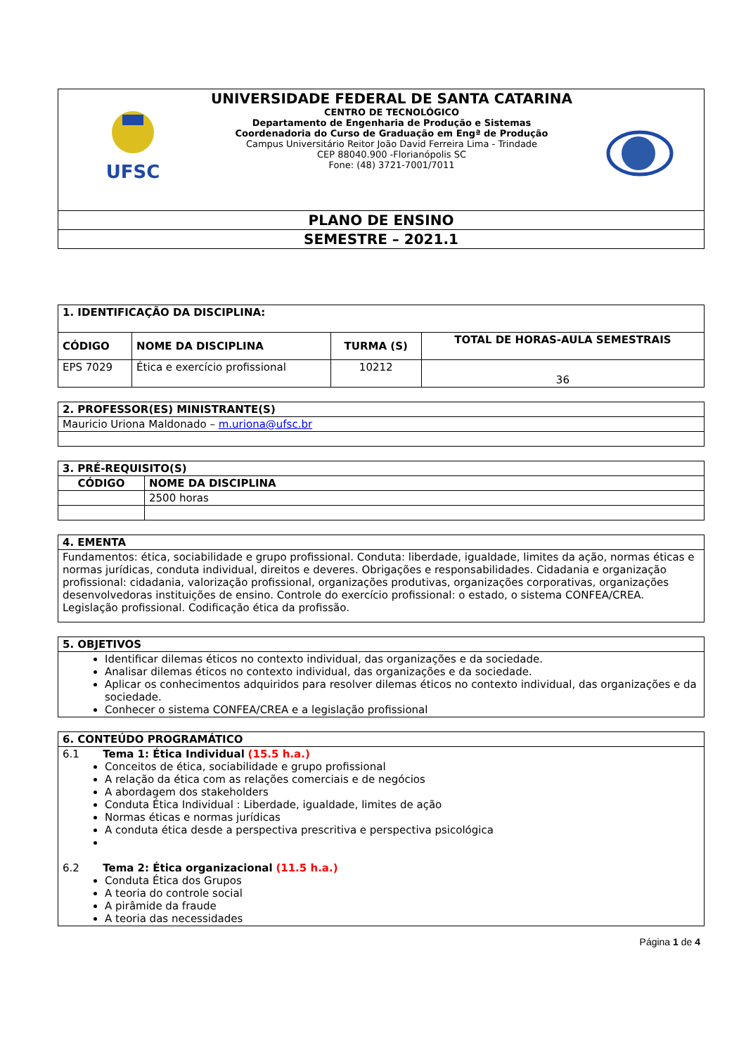| UFSC UNIVERSIDADE FEDERAL DE SANTA CATARINA CENTRO DE TECNOLÓGICO Departamento de Engenharia de Produção e Sistemas Coordenadoria do Curso de Graduação em Engª de Produção Campus Universitário Reitor João David Ferreira Lima - Trindade CEP 88040.900 -Florianópolis SC Fone: (48) 3721-7001/7011 |
| PLANO DE ENSINO |
| SEMESTRE – 2021.1 |
| 1. IDENTIFICAÇÃO DA DISCIPLINA: | | | |
| --- | --- | --- | --- |
| CÓDIGO | NOME DA DISCIPLINA | TURMA (S) | TOTAL DE HORAS-AULA SEMESTRAIS |
| EPS 7029 | Ética e exercício profissional | 10212 | 36 |
| 2. PROFESSOR(ES) MINISTRANTE(S) |
| --- |
| Mauricio Uriona Maldonado – m.uriona@ufsc.br |
| 3. PRÉ-REQUISITO(S) | |
| --- | --- |
| CÓDIGO | NOME DA DISCIPLINA |
| | 2500 horas |
| 4. EMENTA |
| --- |
| Fundamentos: ética, sociabilidade e grupo profissional. Conduta: liberdade, igualdade, limites da ação, normas éticas e normas jurídicas, conduta individual, direitos e deveres. Obrigações e responsabilidades. Cidadania e organização profissional: cidadania, valorização profissional, organizações produtivas, organizações corporativas, organizações desenvolvedoras instituições de ensino. Controle do exercício profissional: o estado, o sistema CONFEA/CREA. Legislação profissional. Codificação ética da profissão. |
| 5. OBJETIVOS |
| --- |
| Identificar dilemas éticos no contexto individual, das organizações e da sociedade. Analisar dilemas éticos no contexto individual, das organizações e da sociedade. Aplicar os conhecimentos adquiridos para resolver dilemas éticos no contexto individual, das organizações e da sociedade. Conhecer o sistema CONFEA/CREA e a legislação profissional |
| 6. CONTEÚDO PROGRAMÁTICO |
| --- |
| 6.1 Tema 1: Ética Individual (15.5 h.a.) Conceitos de ética, sociabilidade e grupo profissional A relação da ética com as relações comerciais e de negócios A abordagem dos stakeholders Conduta Ética Individual : Liberdade, igualdade, limites de ação Normas éticas e normas jurídicas A conduta ética desde a perspectiva prescritiva e perspectiva psicológica 6.2 Tema 2: Ética organizacional (11.5 h.a.) Conduta Ética dos Grupos A teoria do controle social A pirâmide da fraude A teoria das necessidades |
Página 1 de 4